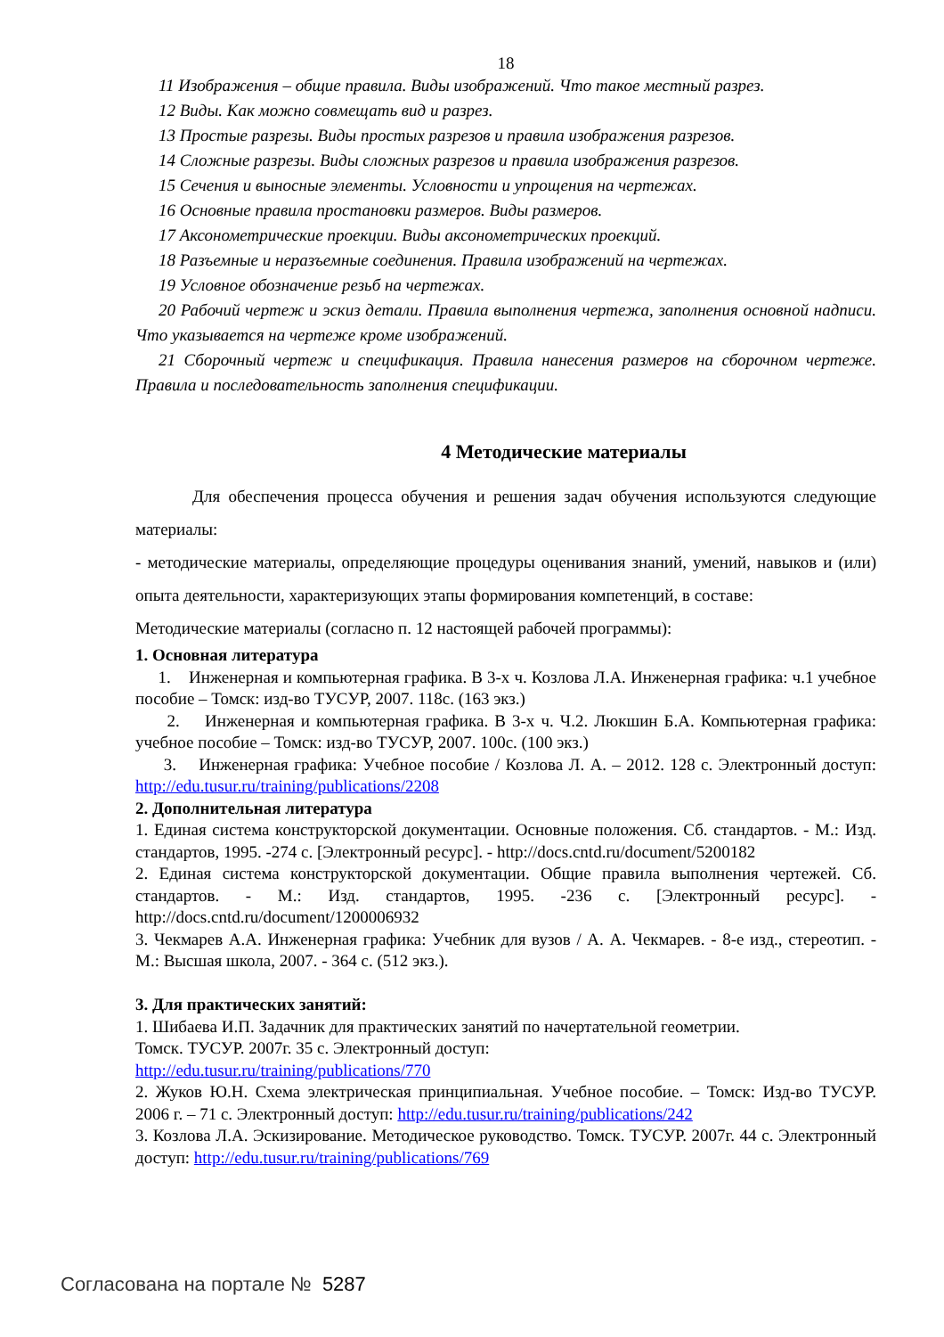18
11 Изображения – общие правила. Виды изображений. Что такое местный разрез.
12 Виды. Как можно совмещать вид и разрез.
13 Простые разрезы. Виды простых разрезов и правила изображения разрезов.
14 Сложные разрезы. Виды сложных разрезов и правила изображения разрезов.
15 Сечения и выносные элементы. Условности и упрощения на чертежах.
16 Основные правила простановки размеров. Виды размеров.
17 Аксонометрические проекции. Виды аксонометрических проекций.
18 Разъемные и неразъемные соединения. Правила изображений на чертежах.
19 Условное обозначение резьб на чертежах.
20 Рабочий чертеж и эскиз детали. Правила выполнения чертежа, заполнения основной надписи. Что указывается на чертеже кроме изображений.
21 Сборочный чертеж и спецификация. Правила нанесения размеров на сборочном чертеже. Правила и последовательность заполнения спецификации.
4 Методические материалы
Для обеспечения процесса обучения и решения задач обучения используются следующие материалы:
- методические материалы, определяющие процедуры оценивания знаний, умений, навыков и (или) опыта деятельности, характеризующих этапы формирования компетенций, в составе:
Методические материалы (согласно п. 12 настоящей рабочей программы):
1. Основная литература
1. Инженерная и компьютерная графика. В 3-х ч. Козлова Л.А. Инженерная графика: ч.1 учебное пособие – Томск: изд-во ТУСУР, 2007. 118с. (163 экз.)
2. Инженерная и компьютерная графика. В 3-х ч. Ч.2. Люкшин Б.А. Компьютерная графика: учебное пособие – Томск: изд-во ТУСУР, 2007. 100с. (100 экз.)
3. Инженерная графика: Учебное пособие / Козлова Л. А. – 2012. 128 с. Электронный доступ: http://edu.tusur.ru/training/publications/2208
2. Дополнительная литература
1. Единая система конструкторской документации. Основные положения. Сб. стандартов. - М.: Изд. стандартов, 1995. -274 с. [Электронный ресурс]. - http://docs.cntd.ru/document/5200182
2. Единая система конструкторской документации. Общие правила выполнения чертежей. Сб. стандартов. - М.: Изд. стандартов, 1995. -236 с. [Электронный ресурс]. - http://docs.cntd.ru/document/1200006932
3. Чекмарев А.А. Инженерная графика: Учебник для вузов / А. А. Чекмарев. - 8-е изд., стереотип. - М.: Высшая школа, 2007. - 364 с. (512 экз.).
3. Для практических занятий:
1. Шибаева И.П. Задачник для практических занятий по начертательной геометрии.
Томск. ТУСУР. 2007г. 35 с. Электронный доступ:
http://edu.tusur.ru/training/publications/770
2. Жуков Ю.Н. Схема электрическая принципиальная. Учебное пособие. – Томск: Изд-во ТУСУР. 2006 г. – 71 с. Электронный доступ: http://edu.tusur.ru/training/publications/242
3. Козлова Л.А. Эскизирование. Методическое руководство. Томск. ТУСУР. 2007г. 44 с. Электронный доступ: http://edu.tusur.ru/training/publications/769
Согласована на портале № 5287